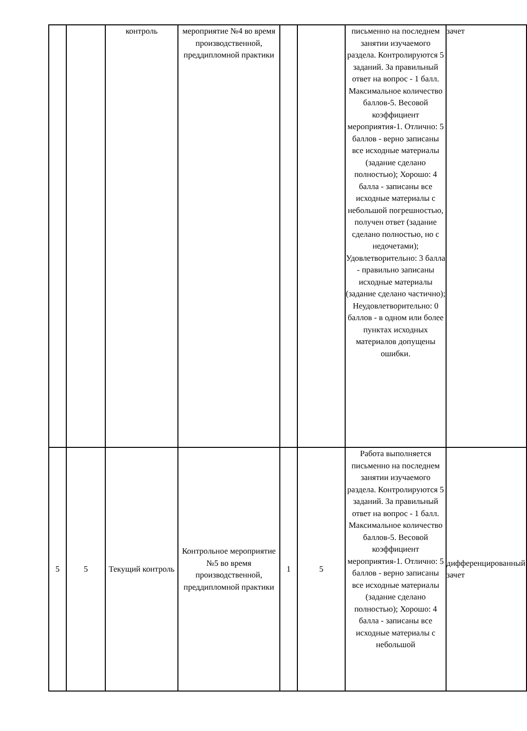| | | контроль | мероприятие №4 во время производственной, преддипломной практики | | | письменно на последнем занятии изучаемого раздела. Контролируются 5 заданий. За правильный ответ на вопрос - 1 балл. Максимальное количество баллов-5. Весовой коэффициент мероприятия-1. Отлично: 5 баллов - верно записаны все исходные материалы (задание сделано полностью); Хорошо: 4 балла - записаны все исходные материалы с небольшой погрешностью, получен ответ (задание сделано полностью, но с недочетами); Удовлетворительно: 3 балла - правильно записаны исходные материалы (задание сделано частично); Неудовлетворительно: 0 баллов - в одном или более пунктах исходных материалов допущены ошибки. | зачет |
| 5 | 5 | Текущий контроль | Контрольное мероприятие №5 во время производственной, преддипломной практики | 1 | 5 | Работа выполняется письменно на последнем занятии изучаемого раздела. Контролируются 5 заданий. За правильный ответ на вопрос - 1 балл. Максимальное количество баллов-5. Весовой коэффициент мероприятия-1. Отлично: 5 баллов - верно записаны все исходные материалы (задание сделано полностью); Хорошо: 4 балла - записаны все исходные материалы с небольшой | дифференцированный зачет |